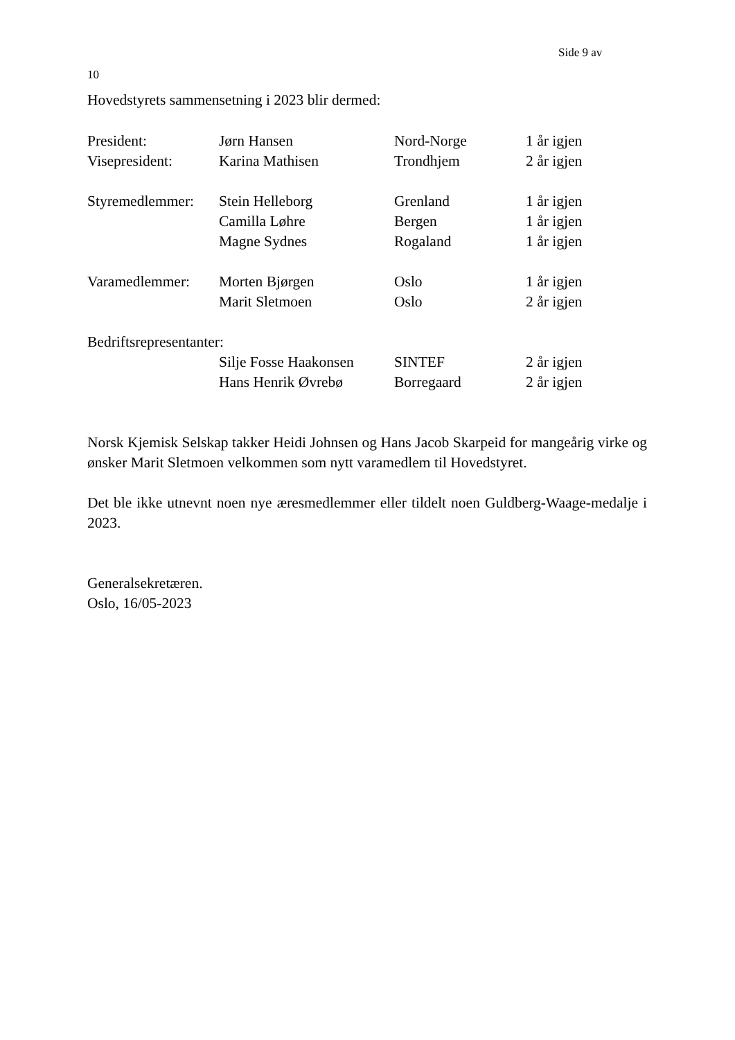Side 9 av
10
Hovedstyrets sammensetning i 2023 blir dermed:
| President: | Jørn Hansen | Nord-Norge | 1 år igjen |
| Visepresident: | Karina Mathisen | Trondhjem | 2 år igjen |
| Styremedlemmer: | Stein Helleborg | Grenland | 1 år igjen |
| | Camilla Løhre | Bergen | 1 år igjen |
| | Magne Sydnes | Rogaland | 1 år igjen |
| Varamedlemmer: | Morten Bjørgen | Oslo | 1 år igjen |
| | Marit Sletmoen | Oslo | 2 år igjen |
| Bedriftsrepresentanter: | | | |
| | Silje Fosse Haakonsen | SINTEF | 2 år igjen |
| | Hans Henrik Øvrebø | Borregaard | 2 år igjen |
Norsk Kjemisk Selskap takker Heidi Johnsen og Hans Jacob Skarpeid for mangeårig virke og ønsker Marit Sletmoen velkommen som nytt varamedlem til Hovedstyret.
Det ble ikke utnevnt noen nye æresmedlemmer eller tildelt noen Guldberg-Waage-medalje i 2023.
Generalsekretæren.
Oslo, 16/05-2023